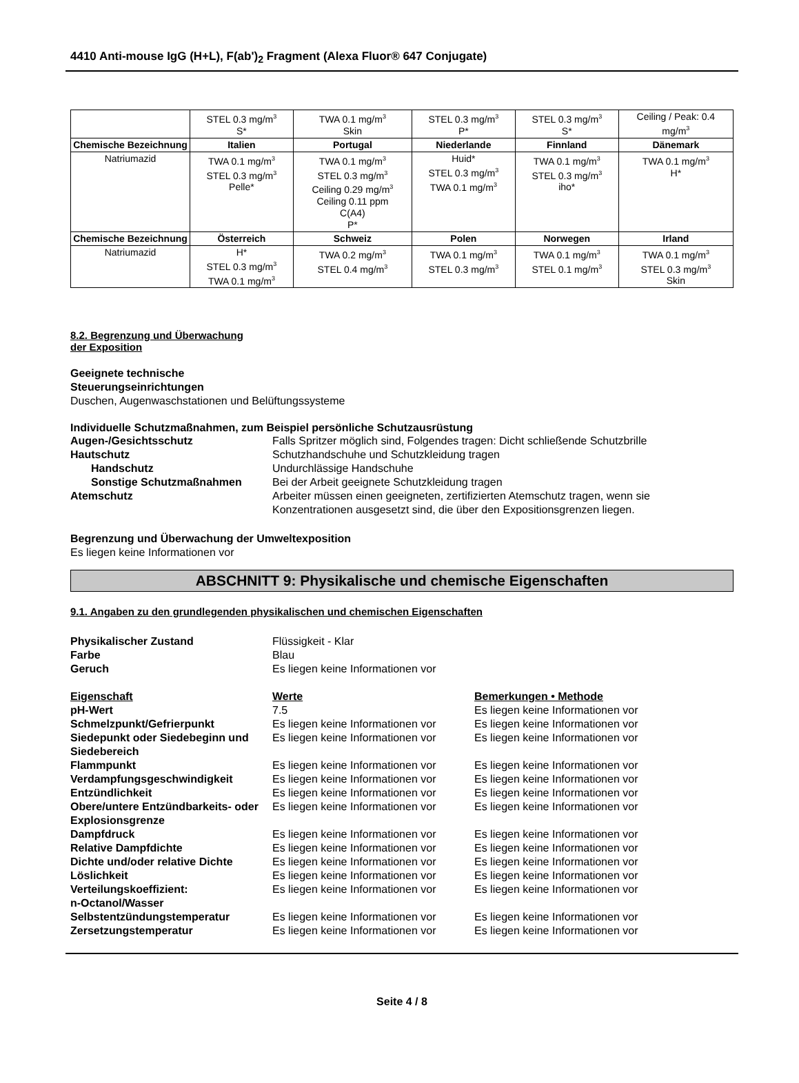4410 Anti-mouse IgG (H+L), F(ab')<sub>2</sub> Fragment (Alexa Fluor® 647 Conjugate)
| | STEL 0.3 mg/m<sup>3</sup> S* | TWA 0.1 mg/m<sup>3</sup> Skin | STEL 0.3 mg/m<sup>3</sup> P* | STEL 0.3 mg/m<sup>3</sup> S* | Ceiling / Peak: 0.4 mg/m<sup>3</sup> |
| Chemische Bezeichnung | Italien | Portugal | Niederlande | Finnland | Dänemark |
| Natriumazid | TWA 0.1 mg/m<sup>3</sup> STEL 0.3 mg/m<sup>3</sup> Pelle* | TWA 0.1 mg/m<sup>3</sup> STEL 0.3 mg/m<sup>3</sup> Ceiling 0.29 mg/m<sup>3</sup> Ceiling 0.11 ppm C(A4) P* | Huid* STEL 0.3 mg/m<sup>3</sup> TWA 0.1 mg/m<sup>3</sup> | TWA 0.1 mg/m<sup>3</sup> STEL 0.3 mg/m<sup>3</sup> iho* | TWA 0.1 mg/m<sup>3</sup> H* |
| Chemische Bezeichnung | Österreich | Schweiz | Polen | Norwegen | Irland |
| Natriumazid | H* STEL 0.3 mg/m<sup>3</sup> TWA 0.1 mg/m<sup>3</sup> | TWA 0.2 mg/m<sup>3</sup> STEL 0.4 mg/m<sup>3</sup> | TWA 0.1 mg/m<sup>3</sup> STEL 0.3 mg/m<sup>3</sup> | TWA 0.1 mg/m<sup>3</sup> STEL 0.1 mg/m<sup>3</sup> | TWA 0.1 mg/m<sup>3</sup> STEL 0.3 mg/m<sup>3</sup> Skin |
8.2. Begrenzung und Überwachung
der Exposition
Geeignete technische
Steuerungseinrichtungen
Duschen, Augenwaschstationen und Belüftungssysteme
Individuelle Schutzmaßnahmen, zum Beispiel persönliche Schutzausrüstung
Augen-/Gesichtsschutz Falls Spritzer möglich sind, Folgendes tragen: Dicht schließende Schutzbrille
Hautschutz Schutzhandschuhe und Schutzkleidung tragen
Handschutz Undurchlässige Handschuhe
Sonstige Schutzmaßnahmen Bei der Arbeit geeignete Schutzkleidung tragen
Atemschutz Arbeiter müssen einen geeigneten, zertifizierten Atemschutz tragen, wenn sie
Konzentrationen ausgesetzt sind, die über den Expositionsgrenzen liegen.
Begrenzung und Überwachung der Umweltexposition
Es liegen keine Informationen vor
ABSCHNITT 9: Physikalische und chemische Eigenschaften
9.1. Angaben zu den grundlegenden physikalischen und chemischen Eigenschaften
Physikalischer Zustand Flüssigkeit - Klar
Farbe Blau
Geruch Es liegen keine Informationen vor
Eigenschaft Werte Bemerkungen • Methode
pH-Wert 7.5 Es liegen keine Informationen vor
Schmelzpunkt/Gefrierpunkt Es liegen keine Informationen vor
Es liegen keine Informationen vor
Siedepunkt oder Siedebeginn und Siedebereich
Es liegen keine Informationen vor
Es liegen keine Informationen vor
Flammpunkt Es liegen keine Informationen vor
Es liegen keine Informationen vor
Verdampfungsgeschwindigkeit Es liegen keine Informationen vor
Es liegen keine Informationen vor
Entzündlichkeit Es liegen keine Informationen vor
Es liegen keine Informationen vor
Obere/untere Entzündbarkeits- oder Explosionsgrenze
Es liegen keine Informationen vor
Es liegen keine Informationen vor
Dampfdruck Es liegen keine Informationen vor
Es liegen keine Informationen vor
Relative Dampfdichte Es liegen keine Informationen vor
Es liegen keine Informationen vor
Dichte und/oder relative Dichte
Es liegen keine Informationen vor
Es liegen keine Informationen vor
Löslichkeit Es liegen keine Informationen vor
Es liegen keine Informationen vor
Verteilungskoeffizient:
n-Octanol/Wasser
Es liegen keine Informationen vor
Es liegen keine Informationen vor
Selbstentzündungstemperatur Es liegen keine Informationen vor
Es liegen keine Informationen vor
Zersetzungstemperatur Es liegen keine Informationen vor
Es liegen keine Informationen vor
Seite 4 / 8